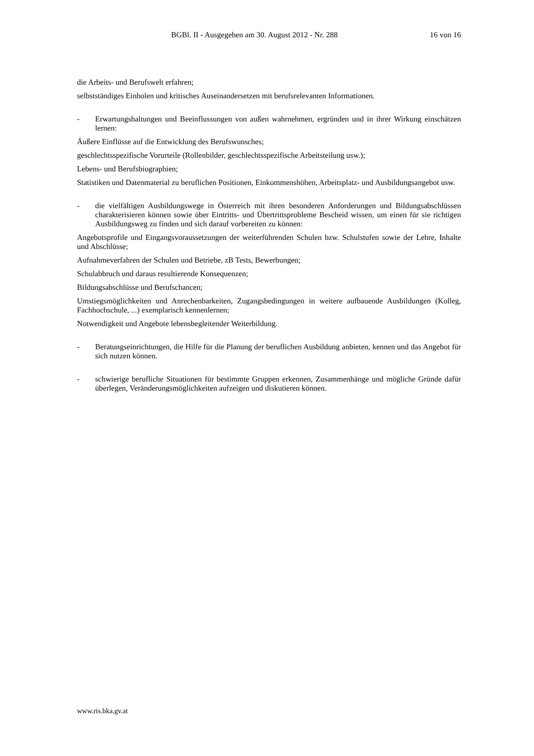BGBl. II - Ausgegeben am 30. August 2012 - Nr. 288 16 von 16
die Arbeits- und Berufswelt erfahren;
selbstständiges Einholen und kritisches Auseinandersetzen mit berufsrelevanten Informationen.
- Erwartungshaltungen und Beeinflussungen von außen wahrnehmen, ergründen und in ihrer Wirkung einschätzen lernen:
Äußere Einflüsse auf die Entwicklung des Berufswunsches;
geschlechtsspezifische Vorurteile (Rollenbilder, geschlechtsspezifische Arbeitsteilung usw.);
Lebens- und Berufsbiographien;
Statistiken und Datenmaterial zu beruflichen Positionen, Einkommenshöhen, Arbeitsplatz- und Ausbildungsangebot usw.
- die vielfältigen Ausbildungswege in Österreich mit ihren besonderen Anforderungen und Bildungsabschlüssen charakterisieren können sowie über Eintritts- und Übertrittsprobleme Bescheid wissen, um einen für sie richtigen Ausbildungsweg zu finden und sich darauf vorbereiten zu können:
Angebotsprofile und Eingangsvoraussetzungen der weiterführenden Schulen bzw. Schulstufen sowie der Lehre, Inhalte und Abschlüsse;
Aufnahmeverfahren der Schulen und Betriebe, zB Tests, Bewerbungen;
Schulabbruch und daraus resultierende Konsequenzen;
Bildungsabschlüsse und Berufschancen;
Umstiegsmöglichkeiten und Anrechenbarkeiten, Zugangsbedingungen in weitere aufbauende Ausbildungen (Kolleg, Fachhochschule, ...) exemplarisch kennenlernen;
Notwendigkeit und Angebote lebensbegleitender Weiterbildung.
- Beratungseinrichtungen, die Hilfe für die Planung der beruflichen Ausbildung anbieten, kennen und das Angebot für sich nutzen können.
- schwierige berufliche Situationen für bestimmte Gruppen erkennen, Zusammenhänge und mögliche Gründe dafür überlegen, Veränderungsmöglichkeiten aufzeigen und diskutieren können.
www.ris.bka.gv.at